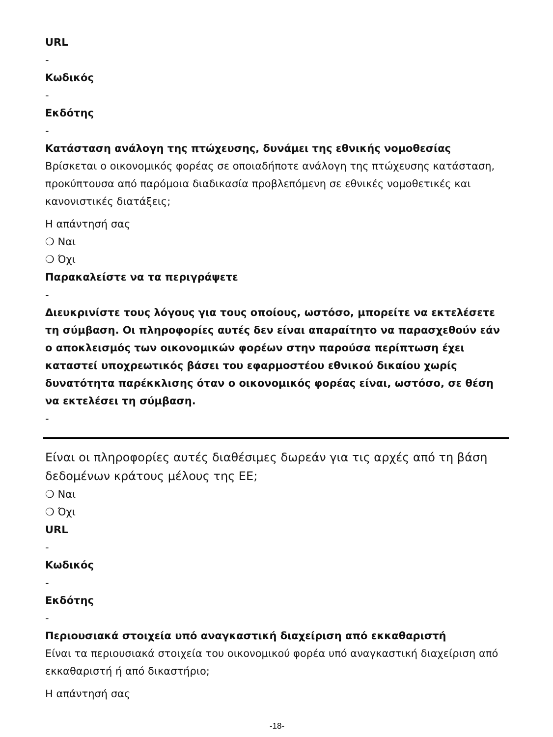URL
-
Κωδικός
-
Εκδότης
-
Κατάσταση ανάλογη της πτώχευσης, δυνάμει της εθνικής νομοθεσίας
Βρίσκεται ο οικονομικός φορέας σε οποιαδήποτε ανάλογη της πτώχευσης κατάσταση, προκύπτουσα από παρόμοια διαδικασία προβλεπόμενη σε εθνικές νομοθετικές και κανονιστικές διατάξεις;
Η απάντησή σας
❍ Ναι
❍ Όχι
Παρακαλείστε να τα περιγράψετε
-
Διευκρινίστε τους λόγους για τους οποίους, ωστόσο, μπορείτε να εκτελέσετε τη σύμβαση. Οι πληροφορίες αυτές δεν είναι απαραίτητο να παρασχεθούν εάν ο αποκλεισμός των οικονομικών φορέων στην παρούσα περίπτωση έχει καταστεί υποχρεωτικός βάσει του εφαρμοστέου εθνικού δικαίου χωρίς δυνατότητα παρέκκλισης όταν ο οικονομικός φορέας είναι, ωστόσο, σε θέση να εκτελέσει τη σύμβαση.
-
Είναι οι πληροφορίες αυτές διαθέσιμες δωρεάν για τις αρχές από τη βάση δεδομένων κράτους μέλους της ΕΕ;
❍ Ναι
❍ Όχι
URL
-
Κωδικός
-
Εκδότης
-
Περιουσιακά στοιχεία υπό αναγκαστική διαχείριση από εκκαθαριστή
Είναι τα περιουσιακά στοιχεία του οικονομικού φορέα υπό αναγκαστική διαχείριση από εκκαθαριστή ή από δικαστήριο;
Η απάντησή σας
-18-